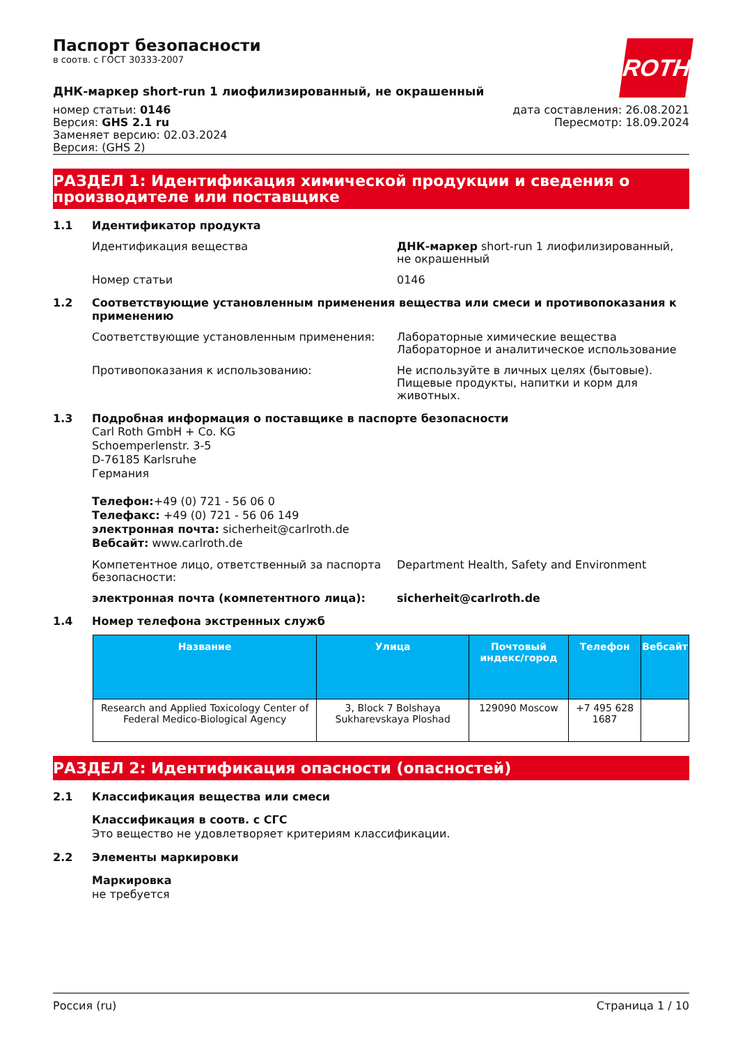ROTH
Паспорт безопасности
в соотв. с ГОСТ 30333-2007
ДНК-маркер short-run 1 лиофилизированный, не окрашенный
номер статьи: 0146
Версия: GHS 2.1 ru
Заменяет версию: 02.03.2024
Версия: (GHS 2)
дата составления: 26.08.2021
Пересмотр: 18.09.2024
РАЗДЕЛ 1: Идентификация химической продукции и сведения о производителе или поставщике
1.1 Идентификатор продукта
Идентификация вещества ДНК-маркер short-run 1 лиофилизированный, не окрашенный
Номер статьи 0146
1.2 Соответствующие установленным применения вещества или смеси и противопоказания к применению
Соответствующие установленным применения: Лабораторные химические вещества
Лабораторное и аналитическое использование
Противопоказания к использованию: Не используйте в личных целях (бытовые). Пищевые продукты, напитки и корм для животных.
1.3 Подробная информация о поставщике в паспорте безопасности
Carl Roth GmbH + Co. KG
Schoemperlenstr. 3-5
D-76185 Karlsruhe
Германия
Телефон:+49 (0) 721 - 56 06 0
Телефакс: +49 (0) 721 - 56 06 149
электронная почта: sicherheit@carlroth.de
Вебсайт: www.carlroth.de
Компетентное лицо, ответственный за паспорта безопасности:
Department Health, Safety and Environment
электронная почта (компетентного лица): sicherheit@carlroth.de
1.4 Номер телефона экстренных служб
| Название | Улица | Почтовый индекс/город | Телефон | Вебсайт |
| --- | --- | --- | --- | --- |
| Research and Applied Toxicology Center of Federal Medico-Biological Agency | 3, Block 7 Bolshaya Sukharevskaya Ploshad | 129090 Moscow | +7 495 628 1687 | |
РАЗДЕЛ 2: Идентификация опасности (опасностей)
2.1 Классификация вещества или смеси
Классификация в соотв. с СГС
Это вещество не удовлетворяет критериям классификации.
2.2 Элементы маркировки
Маркировка
не требуется
Россия (ru) Страница 1 / 10